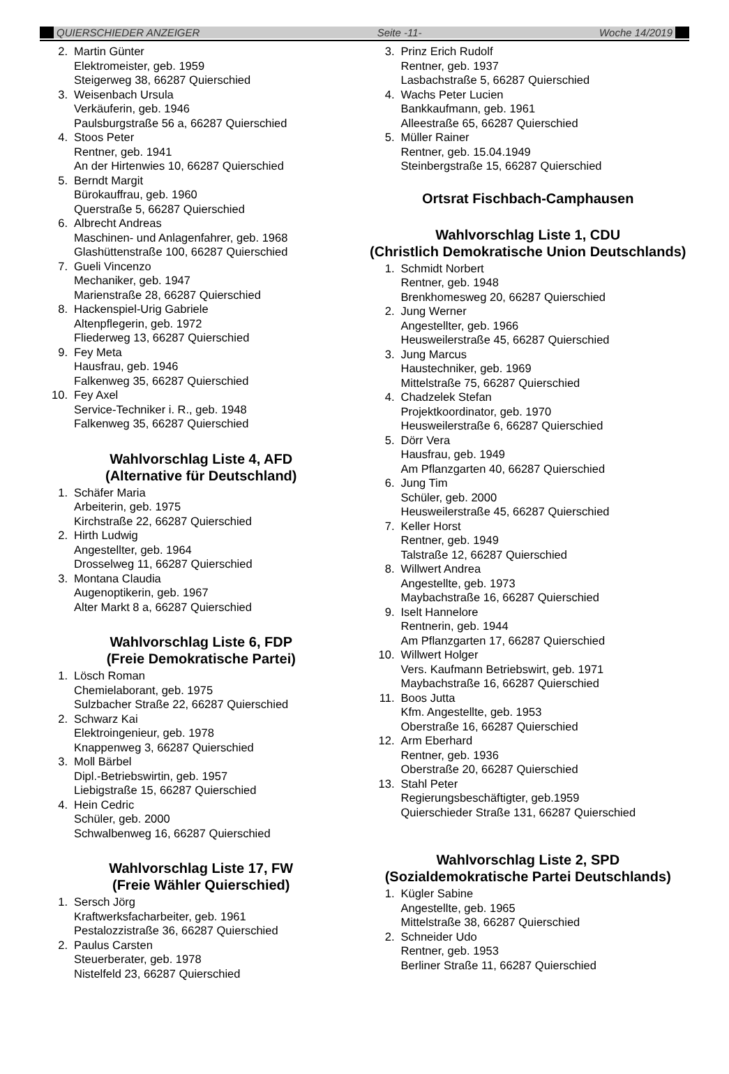QUIERSCHIEDER ANZEIGER Seite -11- Woche 14/2019
2. Martin Günter
Elektromeister, geb. 1959
Steigerweg 38, 66287 Quierschied
3. Weisenbach Ursula
Verkäuferin, geb. 1946
Paulsburgstraße 56 a, 66287 Quierschied
4. Stoos Peter
Rentner, geb. 1941
An der Hirtenwies 10, 66287 Quierschied
5. Berndt Margit
Bürokauffrau, geb. 1960
Querstraße 5, 66287 Quierschied
6. Albrecht Andreas
Maschinen- und Anlagenfahrer, geb. 1968
Glashüttenstraße 100, 66287 Quierschied
7. Gueli Vincenzo
Mechaniker, geb. 1947
Marienstraße 28, 66287 Quierschied
8. Hackenspiel-Urig Gabriele
Altenpflegerin, geb. 1972
Fliederweg 13, 66287 Quierschied
9. Fey Meta
Hausfrau, geb. 1946
Falkenweg 35, 66287 Quierschied
10. Fey Axel
Service-Techniker i. R., geb. 1948
Falkenweg 35, 66287 Quierschied
Wahlvorschlag Liste 4, AFD
(Alternative für Deutschland)
1. Schäfer Maria
Arbeiterin, geb. 1975
Kirchstraße 22, 66287 Quierschied
2. Hirth Ludwig
Angestellter, geb. 1964
Drosselweg 11, 66287 Quierschied
3. Montana Claudia
Augenoptikerin, geb. 1967
Alter Markt 8 a, 66287 Quierschied
Wahlvorschlag Liste 6, FDP
(Freie Demokratische Partei)
1. Lösch Roman
Chemielaborant, geb. 1975
Sulzbacher Straße 22, 66287 Quierschied
2. Schwarz Kai
Elektroingenieur, geb. 1978
Knappenweg 3, 66287 Quierschied
3. Moll Bärbel
Dipl.-Betriebswirtin, geb. 1957
Liebigstraße 15, 66287 Quierschied
4. Hein Cedric
Schüler, geb. 2000
Schwalbenweg 16, 66287 Quierschied
Wahlvorschlag Liste 17, FW
(Freie Wähler Quierschied)
1. Sersch Jörg
Kraftwerksfacharbeiter, geb. 1961
Pestalozzistraße 36, 66287 Quierschied
2. Paulus Carsten
Steuerberater, geb. 1978
Nistelfeld 23, 66287 Quierschied
3. Prinz Erich Rudolf
Rentner, geb. 1937
Lasbachstraße 5, 66287 Quierschied
4. Wachs Peter Lucien
Bankkaufmann, geb. 1961
Alleestraße 65, 66287 Quierschied
5. Müller Rainer
Rentner, geb. 15.04.1949
Steinbergstraße 15, 66287 Quierschied
Ortsrat Fischbach-Camphausen
Wahlvorschlag Liste 1, CDU
(Christlich Demokratische Union Deutschlands)
1. Schmidt Norbert
Rentner, geb. 1948
Brenkhomesweg 20, 66287 Quierschied
2. Jung Werner
Angestellter, geb. 1966
Heusweilerstraße 45, 66287 Quierschied
3. Jung Marcus
Haustechniker, geb. 1969
Mittelstraße 75, 66287 Quierschied
4. Chadzelek Stefan
Projektkoordinator, geb. 1970
Heusweilerstraße 6, 66287 Quierschied
5. Dörr Vera
Hausfrau, geb. 1949
Am Pflanzgarten 40, 66287 Quierschied
6. Jung Tim
Schüler, geb. 2000
Heusweilerstraße 45, 66287 Quierschied
7. Keller Horst
Rentner, geb. 1949
Talstraße 12, 66287 Quierschied
8. Willwert Andrea
Angestellte, geb. 1973
Maybachstraße 16, 66287 Quierschied
9. Iselt Hannelore
Rentnerin, geb. 1944
Am Pflanzgarten 17, 66287 Quierschied
10. Willwert Holger
Vers. Kaufmann Betriebswirt, geb. 1971
Maybachstraße 16, 66287 Quierschied
11. Boos Jutta
Kfm. Angestellte, geb. 1953
Oberstraße 16, 66287 Quierschied
12. Arm Eberhard
Rentner, geb. 1936
Oberstraße 20, 66287 Quierschied
13. Stahl Peter
Regierungsbeschäftigter, geb.1959
Quierschieder Straße 131, 66287 Quierschied
Wahlvorschlag Liste 2, SPD
(Sozialdemokratische Partei Deutschlands)
1. Kügler Sabine
Angestellte, geb. 1965
Mittelstraße 38, 66287 Quierschied
2. Schneider Udo
Rentner, geb. 1953
Berliner Straße 11, 66287 Quierschied